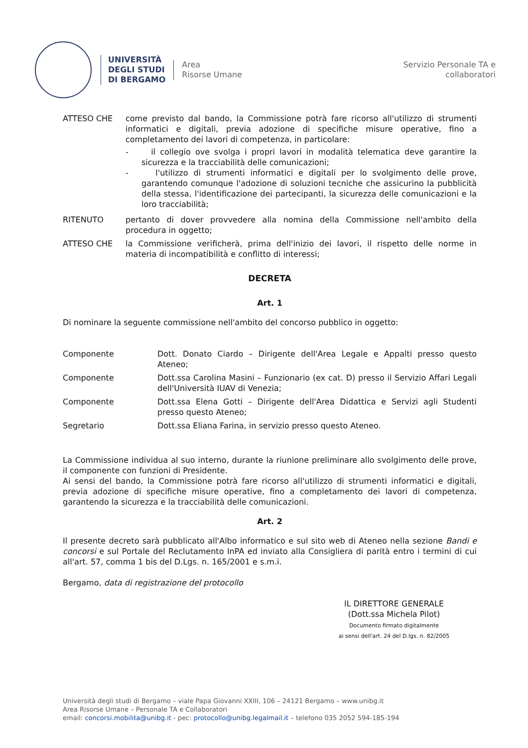UNIVERSITÀ
DEGLI STUDI
DI BERGAMO
Area
Risorse Umane
Servizio Personale TA e
collaboratori
ATTESO CHE come previsto dal bando, la Commissione potrà fare ricorso all'utilizzo di strumenti informatici e digitali, previa adozione di specifiche misure operative, fino a completamento dei lavori di competenza, in particolare:
- il collegio ove svolga i propri lavori in modalità telematica deve garantire la sicurezza e la tracciabilità delle comunicazioni;
- l'utilizzo di strumenti informatici e digitali per lo svolgimento delle prove, garantendo comunque l'adozione di soluzioni tecniche che assicurino la pubblicità della stessa, l'identificazione dei partecipanti, la sicurezza delle comunicazioni e la loro tracciabilità;
RITENUTO pertanto di dover provvedere alla nomina della Commissione nell'ambito della procedura in oggetto;
ATTESO CHE la Commissione verificherà, prima dell'inizio dei lavori, il rispetto delle norme in materia di incompatibilità e conflitto di interessi;
DECRETA
Art. 1
Di nominare la seguente commissione nell'ambito del concorso pubblico in oggetto:
Componente Dott. Donato Ciardo – Dirigente dell'Area Legale e Appalti presso questo Ateneo;
Componente Dott.ssa Carolina Masini – Funzionario (ex cat. D) presso il Servizio Affari Legali dell'Università IUAV di Venezia;
Componente Dott.ssa Elena Gotti – Dirigente dell'Area Didattica e Servizi agli Studenti presso questo Ateneo;
Segretario Dott.ssa Eliana Farina, in servizio presso questo Ateneo.
La Commissione individua al suo interno, durante la riunione preliminare allo svolgimento delle prove, il componente con funzioni di Presidente.
Ai sensi del bando, la Commissione potrà fare ricorso all'utilizzo di strumenti informatici e digitali, previa adozione di specifiche misure operative, fino a completamento dei lavori di competenza, garantendo la sicurezza e la tracciabilità delle comunicazioni.
Art. 2
Il presente decreto sarà pubblicato all'Albo informatico e sul sito web di Ateneo nella sezione Bandi e concorsi e sul Portale del Reclutamento InPA ed inviato alla Consigliera di parità entro i termini di cui all'art. 57, comma 1 bis del D.Lgs. n. 165/2001 e s.m.i.
Bergamo, data di registrazione del protocollo
IL DIRETTORE GENERALE
(Dott.ssa Michela Pilot)
Documento firmato digitalmente
ai sensi dell'art. 24 del D.lgs. n. 82/2005
Università degli studi di Bergamo – viale Papa Giovanni XXIII, 106 – 24121 Bergamo – www.unibg.it
Area Risorse Umane – Personale TA e Collaboratori
email: concorsi.mobilita@unibg.it - pec: protocollo@unibg.legalmail.it – telefono 035 2052 594-185-194